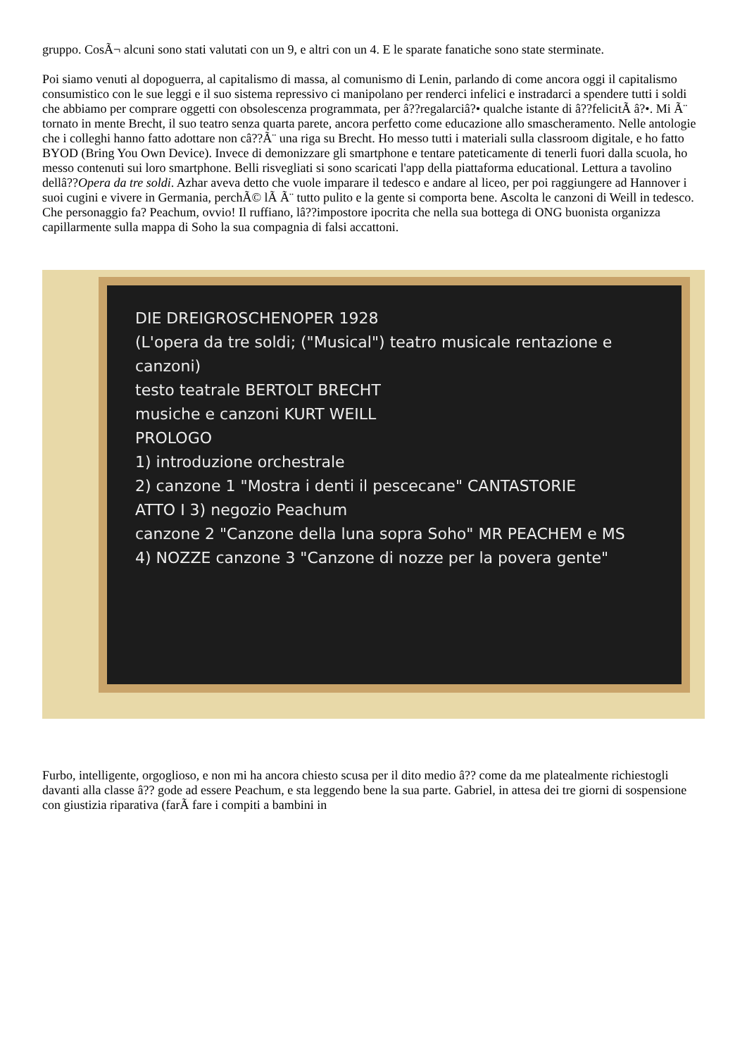gruppo. CosÃ¬ alcuni sono stati valutati con un 9, e altri con un 4. E le sparate fanatiche sono state sterminate.
Poi siamo venuti al dopoguerra, al capitalismo di massa, al comunismo di Lenin, parlando di come ancora oggi il capitalismo consumistico con le sue leggi e il suo sistema repressivo ci manipolano per renderci infelici e instradarci a spendere tutti i soldi che abbiamo per comprare oggetti con obsolescenza programmata, per â??regalarciâ?• qualche istante di â??felicitÃ â?•. Mi Ã¨ tornato in mente Brecht, il suo teatro senza quarta parete, ancora perfetto come educazione allo smascheramento. Nelle antologie che i colleghi hanno fatto adottare non câ??Ã¨ una riga su Brecht. Ho messo tutti i materiali sulla classroom digitale, e ho fatto BYOD (Bring You Own Device). Invece di demonizzare gli smartphone e tentare pateticamente di tenerli fuori dalla scuola, ho messo contenuti sui loro smartphone. Belli risvegliati si sono scaricati l'app della piattaforma educational. Lettura a tavolino dellâ??Opera da tre soldi. Azhar aveva detto che vuole imparare il tedesco e andare al liceo, per poi raggiungere ad Hannover i suoi cugini e vivere in Germania, perchÃ© lÃ Ã¨ tutto pulito e la gente si comporta bene. Ascolta le canzoni di Weill in tedesco. Che personaggio fa? Peachum, ovvio! Il ruffiano, lâ??impostore ipocrita che nella sua bottega di ONG buonista organizza capillarmente sulla mappa di Soho la sua compagnia di falsi accattoni.
DIE DREIGROSCHENOPER 1928
(L'opera da tre soldi; ("Musical") teatro musicale rentazione e canzoni)
testo teatrale BERTOLT BRECHT
musiche e canzoni KURT WEILL
PROLOGO
1) introduzione orchestrale
2) canzone 1 "Mostra i denti il pescecane" CANTASTORIE
ATTO I 3) negozio Peachum
canzone 2 "Canzone della luna sopra Soho" MR PEACHEM e MS
4) NOZZE canzone 3 "Canzone di nozze per la povera gente"
Furbo, intelligente, orgoglioso, e non mi ha ancora chiesto scusa per il dito medio â?? come da me platealmente richiestogli davanti alla classe â?? gode ad essere Peachum, e sta leggendo bene la sua parte. Gabriel, in attesa dei tre giorni di sospensione con giustizia riparativa (farÃ fare i compiti a bambini in